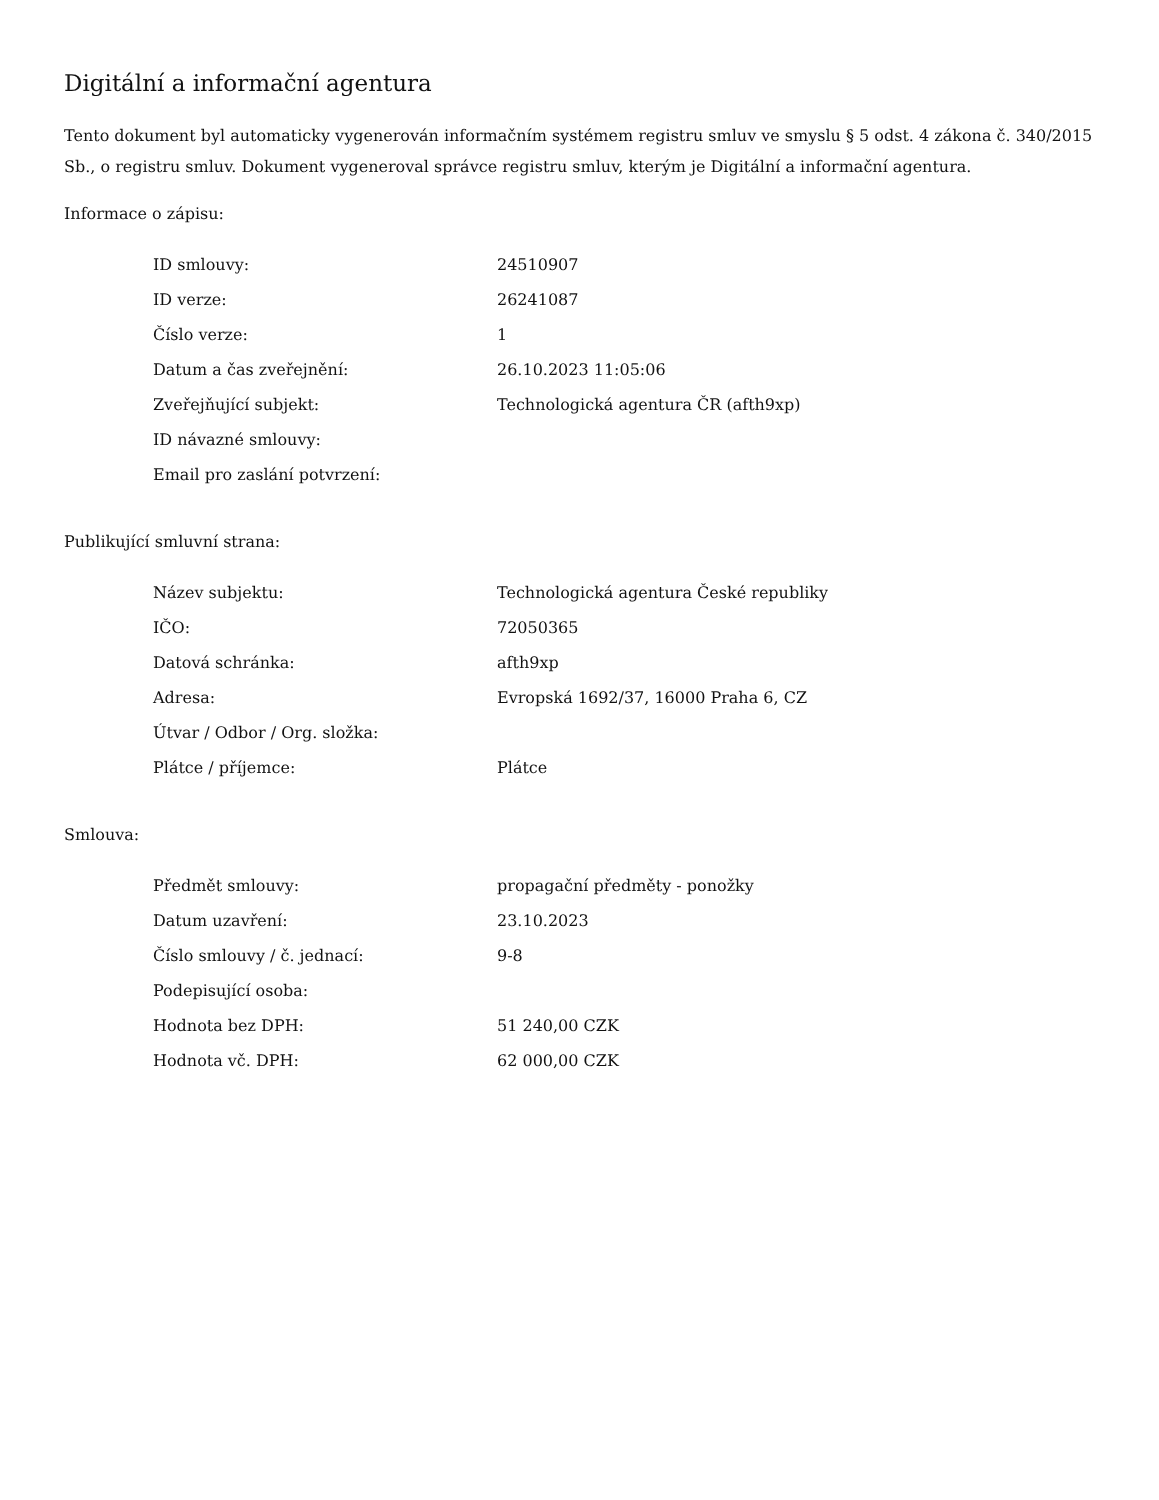Digitální a informační agentura
Tento dokument byl automaticky vygenerován informačním systémem registru smluv ve smyslu § 5 odst. 4 zákona č. 340/2015 Sb., o registru smluv. Dokument vygeneroval správce registru smluv, kterým je Digitální a informační agentura.
Informace o zápisu:
| ID smlouvy: | 24510907 |
| ID verze: | 26241087 |
| Číslo verze: | 1 |
| Datum a čas zveřejnění: | 26.10.2023 11:05:06 |
| Zveřejňující subjekt: | Technologická agentura ČR (afth9xp) |
| ID návazné smlouvy: | |
| Email pro zaslání potvrzení: | |
Publikující smluvní strana:
| Název subjektu: | Technologická agentura České republiky |
| IČO: | 72050365 |
| Datová schránka: | afth9xp |
| Adresa: | Evropská 1692/37, 16000 Praha 6, CZ |
| Útvar / Odbor / Org. složka: | |
| Plátce / příjemce: | Plátce |
Smlouva:
| Předmět smlouvy: | propagační předměty - ponožky |
| Datum uzavření: | 23.10.2023 |
| Číslo smlouvy / č. jednací: | 9-8 |
| Podepisující osoba: | |
| Hodnota bez DPH: | 51 240,00 CZK |
| Hodnota vč. DPH: | 62 000,00 CZK |